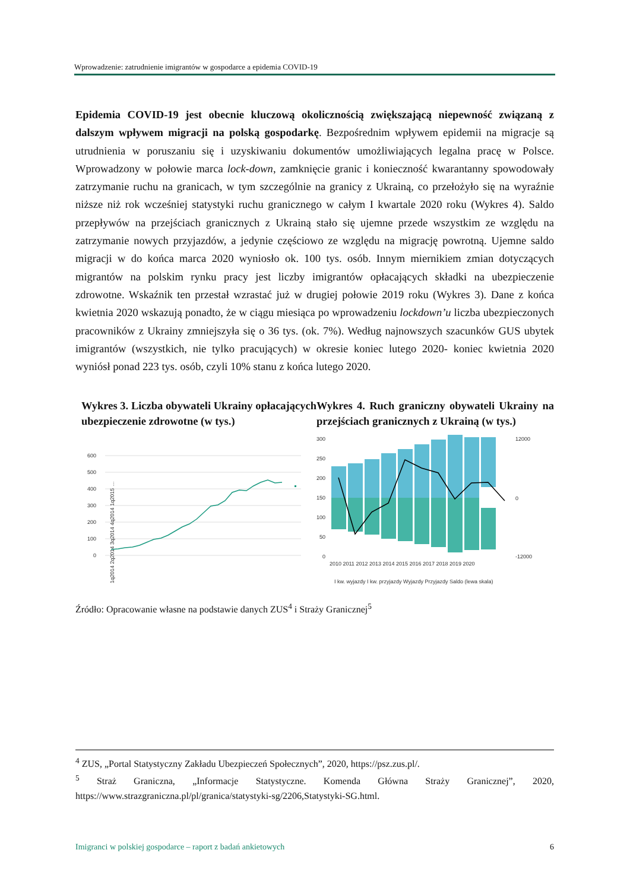Wprowadzenie: zatrudnienie imigrantów w gospodarce a epidemia COVID-19
Epidemia COVID-19 jest obecnie kluczową okolicznością zwiększającą niepewność związaną z dalszym wpływem migracji na polską gospodarkę. Bezpośrednim wpływem epidemii na migracje są utrudnienia w poruszaniu się i uzyskiwaniu dokumentów umożliwiających legalna pracę w Polsce. Wprowadzony w połowie marca lock-down, zamknięcie granic i konieczność kwarantanny spowodowały zatrzymanie ruchu na granicach, w tym szczególnie na granicy z Ukrainą, co przełożyło się na wyraźnie niższe niż rok wcześniej statystyki ruchu granicznego w całym I kwartale 2020 roku (Wykres 4). Saldo przepływów na przejściach granicznych z Ukrainą stało się ujemne przede wszystkim ze względu na zatrzymanie nowych przyjazdów, a jedynie częściowo ze względu na migrację powrotną. Ujemne saldo migracji w do końca marca 2020 wyniosło ok. 100 tys. osób. Innym miernikiem zmian dotyczących migrantów na polskim rynku pracy jest liczby imigrantów opłacających składki na ubezpieczenie zdrowotne. Wskaźnik ten przestał wzrastać już w drugiej połowie 2019 roku (Wykres 3). Dane z końca kwietnia 2020 wskazują ponadto, że w ciągu miesiąca po wprowadzeniu lockdown’u liczba ubezpieczonych pracowników z Ukrainy zmniejszyła się o 36 tys. (ok. 7%). Według najnowszych szacunków GUS ubytek imigrantów (wszystkich, nie tylko pracujących) w okresie koniec lutego 2020- koniec kwietnia 2020 wyniósł ponad 223 tys. osób, czyli 10% stanu z końca lutego 2020.
Wykres 3. Liczba obywateli Ukrainy opłacających ubezpieczenie zdrowotne (w tys.)
600
500
400
300
200
100
0
1q2014 2q2014 3q2014 4q2014 1q2015 …
Wykres 4. Ruch graniczny obywateli Ukrainy na przejściach granicznych z Ukrainą (w tys.)
300
250
200
150
100
50
0
2010 2011 2012 2013 2014 2015 2016 2017 2018 2019 2020
12000
0
-12000
I kw. wyjazdy I kw. przyjazdy Wyjazdy Przyjazdy Saldo (lewa skala)
Źródło: Opracowanie własne na podstawie danych ZUS<sup>4</sup> i Straży Granicznej<sup>5</sup>
<sup>4</sup> ZUS, „Portal Statystyczny Zakładu Ubezpieczeń Społecznych”, 2020, https://psz.zus.pl/.
<sup>5</sup> Straż Graniczna, „Informacje Statystyczne. Komenda Główna Straży Granicznej”, 2020, https://www.strazgraniczna.pl/pl/granica/statystyki-sg/2206,Statystyki-SG.html.
Imigranci w polskiej gospodarce – raport z badań ankietowych 6